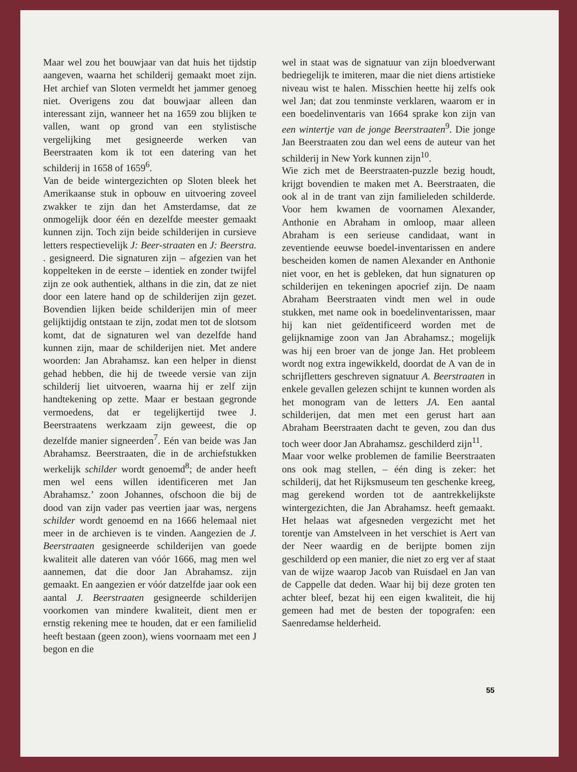Maar wel zou het bouwjaar van dat huis het tijdstip aangeven, waarna het schilderij gemaakt moet zijn. Het archief van Sloten vermeldt het jammer genoeg niet. Overigens zou dat bouwjaar alleen dan interessant zijn, wanneer het na 1659 zou blijken te vallen, want op grond van een stylistische vergelijking met gesigneerde werken van Beerstraaten kom ik tot een datering van het schilderij in 1658 of 1659<sup>6</sup>.
Van de beide wintergezichten op Sloten bleek het Amerikaanse stuk in opbouw en uitvoering zoveel zwakker te zijn dan het Amsterdamse, dat ze onmogelijk door één en dezelfde meester gemaakt kunnen zijn. Toch zijn beide schilderijen in cursieve letters respectievelijk J: Beer-straaten en J: Beerstra. . gesigneerd. Die signaturen zijn – afgezien van het koppelteken in de eerste – identiek en zonder twijfel zijn ze ook authentiek, althans in die zin, dat ze niet door een latere hand op de schilderijen zijn gezet. Bovendien lijken beide schilderijen min of meer gelijktijdig ontstaan te zijn, zodat men tot de slotsom komt, dat de signaturen wel van dezelfde hand kunnen zijn, maar de schilderijen niet. Met andere woorden: Jan Abrahamsz. kan een helper in dienst gehad hebben, die hij de tweede versie van zijn schilderij liet uitvoeren, waarna hij er zelf zijn handtekening op zette. Maar er bestaan gegronde vermoedens, dat er tegelijkertijd twee J. Beerstraatens werkzaam zijn geweest, die op dezelfde manier signeerden<sup>7</sup>. Eén van beide was Jan Abrahamsz. Beerstraaten, die in de archiefstukken werkelijk schilder wordt genoemd<sup>8</sup>; de ander heeft men wel eens willen identificeren met Jan Abrahamsz.’ zoon Johannes, ofschoon die bij de dood van zijn vader pas veertien jaar was, nergens schilder wordt genoemd en na 1666 helemaal niet meer in de archieven is te vinden. Aangezien de J. Beerstraaten gesigneerde schilderijen van goede kwaliteit alle dateren van vóór 1666, mag men wel aannemen, dat die door Jan Abrahamsz. zijn gemaakt. En aangezien er vóór datzelfde jaar ook een aantal J. Beerstraaten gesigneerde schilderijen voorkomen van mindere kwaliteit, dient men er ernstig rekening mee te houden, dat er een familielid heeft bestaan (geen zoon), wiens voornaam met een J begon en die
wel in staat was de signatuur van zijn bloedverwant bedriegelijk te imiteren, maar die niet diens artistieke niveau wist te halen. Misschien heette hij zelfs ook wel Jan; dat zou tenminste verklaren, waarom er in een boedelinventaris van 1664 sprake kon zijn van een wintertje van de jonge Beerstraaten<sup>9</sup>. Die jonge Jan Beerstraaten zou dan wel eens de auteur van het schilderij in New York kunnen zijn<sup>10</sup>.
Wie zich met de Beerstraaten-puzzle bezig houdt, krijgt bovendien te maken met A. Beerstraaten, die ook al in de trant van zijn familieleden schilderde. Voor hem kwamen de voornamen Alexander, Anthonie en Abraham in omloop, maar alleen Abraham is een serieuse candidaat, want in zeventiende eeuwse boedel-inventarissen en andere bescheiden komen de namen Alexander en Anthonie niet voor, en het is gebleken, dat hun signaturen op schilderijen en tekeningen apocrief zijn. De naam Abraham Beerstraaten vindt men wel in oude stukken, met name ook in boedelinventarissen, maar hij kan niet geïdentificeerd worden met de gelijknamige zoon van Jan Abrahamsz.; mogelijk was hij een broer van de jonge Jan. Het probleem wordt nog extra ingewikkeld, doordat de A van de in schrijfletters geschreven signatuur A. Beerstraaten in enkele gevallen gelezen schijnt te kunnen worden als het monogram van de letters JA. Een aantal schilderijen, dat men met een gerust hart aan Abraham Beerstraaten dacht te geven, zou dan dus toch weer door Jan Abrahamsz. geschilderd zijn<sup>11</sup>.
Maar voor welke problemen de familie Beerstraaten ons ook mag stellen, – één ding is zeker: het schilderij, dat het Rijksmuseum ten geschenke kreeg, mag gerekend worden tot de aantrekkelijkste wintergezichten, die Jan Abrahamsz. heeft gemaakt. Het helaas wat afgesneden vergezicht met het torentje van Amstelveen in het verschiet is Aert van der Neer waardig en de berijpte bomen zijn geschilderd op een manier, die niet zo erg ver af staat van de wijze waarop Jacob van Ruisdael en Jan van de Cappelle dat deden. Waar hij bij deze groten ten achter bleef, bezat hij een eigen kwaliteit, die hij gemeen had met de besten der topografen: een Saenredamse helderheid.
55